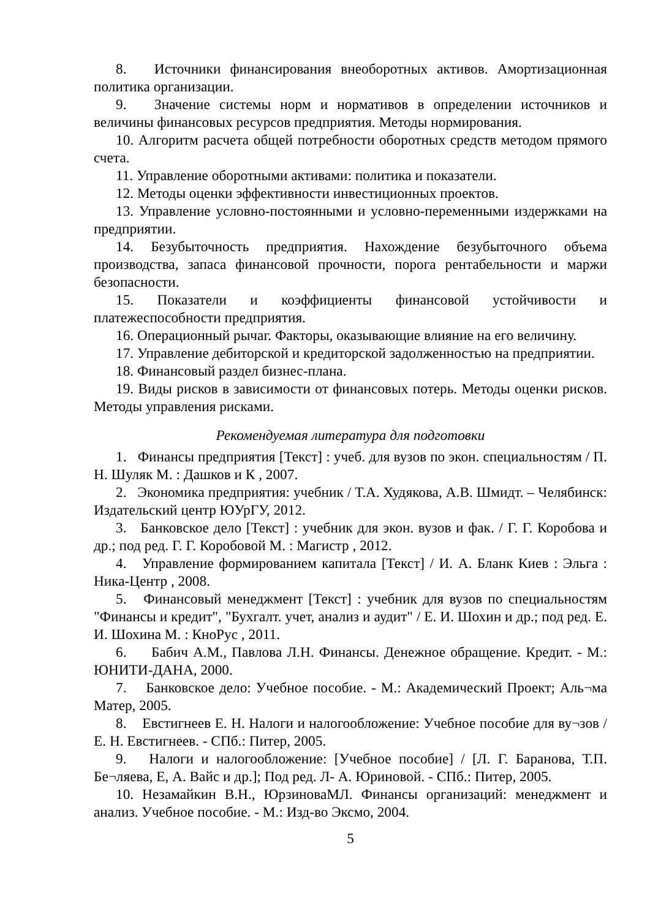8. Источники финансирования внеоборотных активов. Амортизационная политика организации.
9. Значение системы норм и нормативов в определении источников и величины финансовых ресурсов предприятия. Методы нормирования.
10. Алгоритм расчета общей потребности оборотных средств методом прямого счета.
11. Управление оборотными активами: политика и показатели.
12. Методы оценки эффективности инвестиционных проектов.
13. Управление условно-постоянными и условно-переменными издержками на предприятии.
14. Безубыточность предприятия. Нахождение безубыточного объема производства, запаса финансовой прочности, порога рентабельности и маржи безопасности.
15. Показатели и коэффициенты финансовой устойчивости и платежеспособности предприятия.
16. Операционный рычаг. Факторы, оказывающие влияние на его величину.
17. Управление дебиторской и кредиторской задолженностью на предприятии.
18. Финансовый раздел бизнес-плана.
19. Виды рисков в зависимости от финансовых потерь. Методы оценки рисков. Методы управления рисками.
Рекомендуемая литература для подготовки
1. Финансы предприятия [Текст] : учеб. для вузов по экон. специальностям / П. Н. Шуляк М. : Дашков и К , 2007.
2. Экономика предприятия: учебник / Т.А. Худякова, А.В. Шмидт. – Челябинск: Издательский центр ЮУрГУ, 2012.
3. Банковское дело [Текст] : учебник для экон. вузов и фак. / Г. Г. Коробова и др.; под ред. Г. Г. Коробовой М. : Магистр , 2012.
4. Управление формированием капитала [Текст] / И. А. Бланк Киев : Эльга : Ника-Центр , 2008.
5. Финансовый менеджмент [Текст] : учебник для вузов по специальностям "Финансы и кредит", "Бухгалт. учет, анализ и аудит" / Е. И. Шохин и др.; под ред. Е. И. Шохина М. : КноРус , 2011.
6. Бабич А.М., Павлова Л.Н. Финансы. Денежное обращение. Кредит. - М.: ЮНИТИ-ДАНА, 2000.
7. Банковское дело: Учебное пособие. - М.: Академический Проект; Аль¬ма Матер, 2005.
8. Евстигнеев Е. Н. Налоги и налогообложение: Учебное пособие для ву¬зов / Е. Н. Евстигнеев. - СПб.: Питер, 2005.
9. Налоги и налогообложение: [Учебное пособие] / [Л. Г. Баранова, Т.П. Бе¬ляева, Е, А. Вайс и др.]; Под ред. Л- А. Юриновой. - СПб.: Питер, 2005.
10. Незамайкин В.Н., ЮрзиноваМЛ. Финансы организаций: менеджмент и анализ. Учебное пособие. - М.: Изд-во Эксмо, 2004.
5